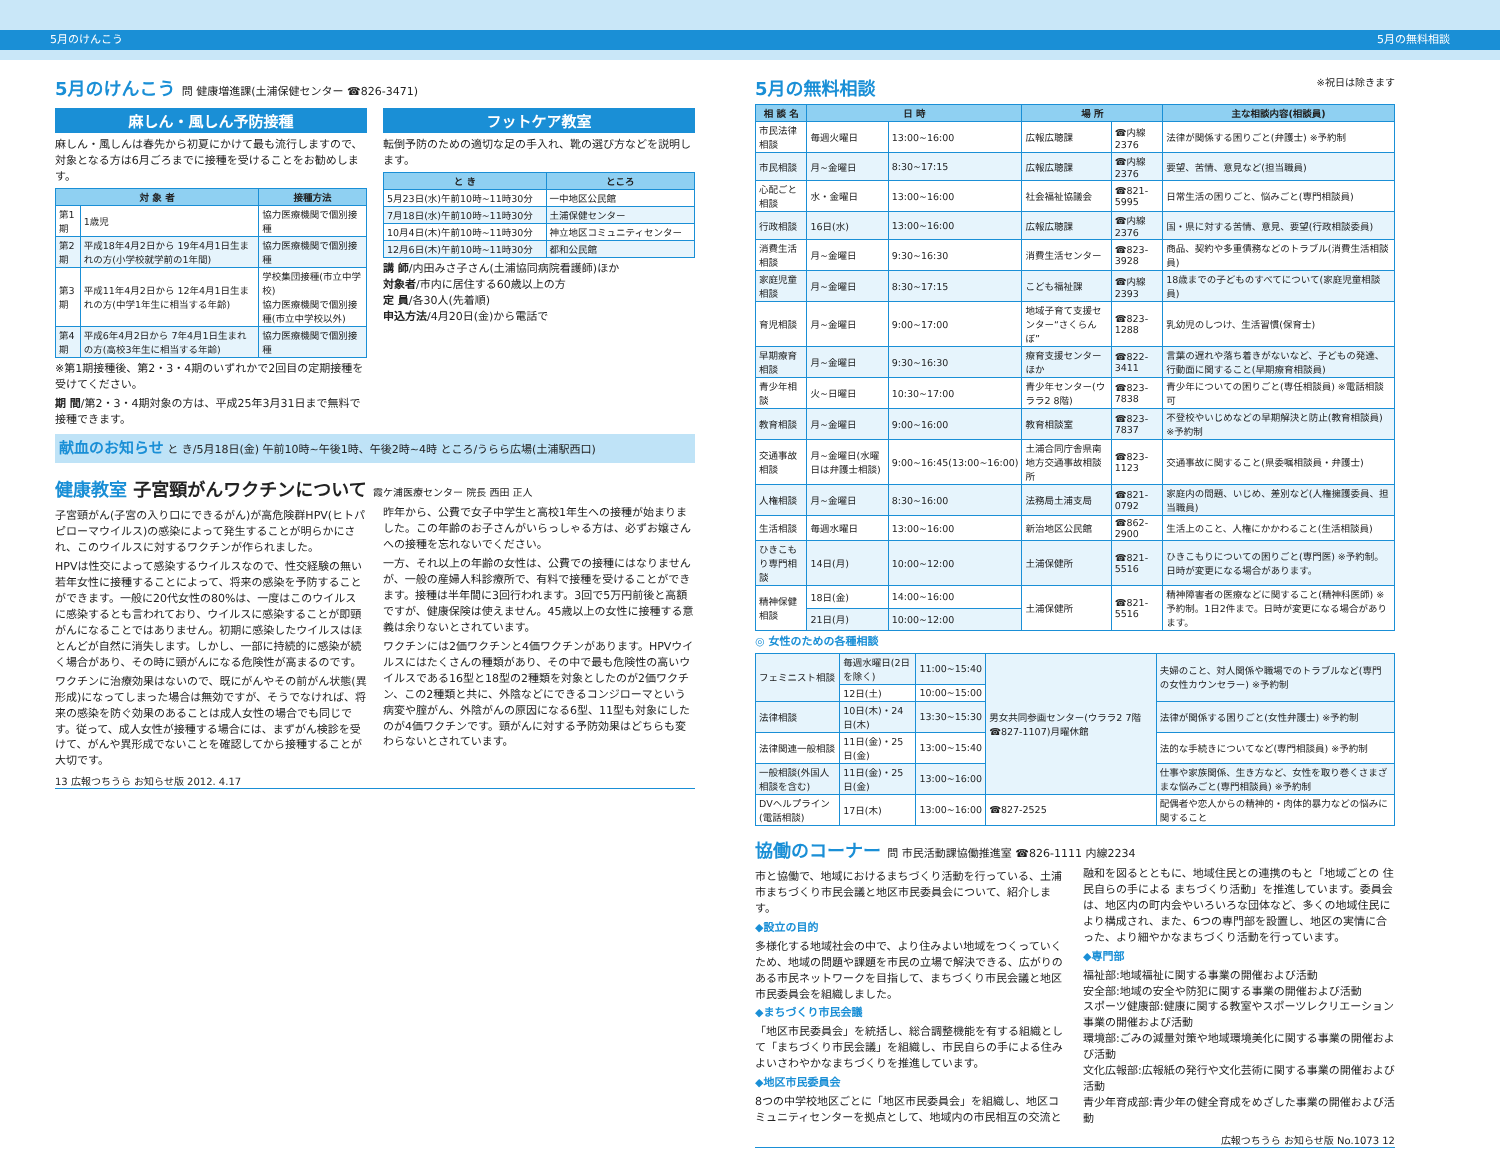5月のけんこう 5月の無料相談
5月のけんこう 問 健康増進課(土浦保健センター ☎826-3471)
麻しん・風しん予防接種
麻しん・風しんは春先から初夏にかけて最も流行しますので、対象となる方は6月ごろまでに接種を受けることをお勧めします。
| 対 象 者 | | 接種方法 |
| --- | --- | --- |
| 第1期 | 1歳児 | 協力医療機関で個別接種 |
| 第2期 | 平成18年4月2日から 19年4月1日生まれの方(小学校就学前の1年間) | 協力医療機関で個別接種 |
| 第3期 | 平成11年4月2日から 12年4月1日生まれの方(中学1年生に相当する年齢) | 学校集団接種(市立中学校) 協力医療機関で個別接種(市立中学校以外) |
| 第4期 | 平成6年4月2日から 7年4月1日生まれの方(高校3年生に相当する年齢) | 協力医療機関で個別接種 |
※第1期接種後、第2・3・4期のいずれかで2回目の定期接種を受けてください。
期 間/第2・3・4期対象の方は、平成25年3月31日まで無料で接種できます。
フットケア教室
転倒予防のための適切な足の手入れ、靴の選び方などを説明します。
| と き | ところ |
| --- | --- |
| 5月23日(水)午前10時~11時30分 | 一中地区公民館 |
| 7月18日(水)午前10時~11時30分 | 土浦保健センター |
| 10月4日(木)午前10時~11時30分 | 神立地区コミュニティセンター |
| 12月6日(木)午前10時~11時30分 | 都和公民館 |
講 師/内田みさ子さん(土浦協同病院看護師)ほか
対象者/市内に居住する60歳以上の方
定 員/各30人(先着順)
申込方法/4月20日(金)から電話で
献血のお知らせ と き/5月18日(金) 午前10時~午後1時、午後2時~4時 ところ/うらら広場(土浦駅西口)
健康教室 子宮頸がんワクチンについて 霞ケ浦医療センター 院長 西田 正人
子宮頸がん(子宮の入り口にできるがん)が高危険群HPV(ヒトパピローマウイルス)の感染によって発生することが明らかにされ、このウイルスに対するワクチンが作られました。
HPVは性交によって感染するウイルスなので、性交経験の無い若年女性に接種することによって、将来の感染を予防することができます。一般に20代女性の80%は、一度はこのウイルスに感染するとも言われており、ウイルスに感染することが即頸がんになることではありません。初期に感染したウイルスはほとんどが自然に消失します。しかし、一部に持続的に感染が続く場合があり、その時に頸がんになる危険性が高まるのです。
ワクチンに治療効果はないので、既にがんやその前がん状態(異形成)になってしまった場合は無効ですが、そうでなければ、将来の感染を防ぐ効果のあることは成人女性の場合でも同じです。従って、成人女性が接種する場合には、まずがん検診を受けて、がんや異形成でないことを確認してから接種することが大切です。
昨年から、公費で女子中学生と高校1年生への接種が始まりました。この年齢のお子さんがいらっしゃる方は、必ずお嬢さんへの接種を忘れないでください。
一方、それ以上の年齢の女性は、公費での接種にはなりませんが、一般の産婦人科診療所で、有料で接種を受けることができます。接種は半年間に3回行われます。3回で5万円前後と高額ですが、健康保険は使えません。45歳以上の女性に接種する意義は余りないとされています。
ワクチンには2価ワクチンと4価ワクチンがあります。HPVウイルスにはたくさんの種類があり、その中で最も危険性の高いウイルスである16型と18型の2種類を対象としたのが2価ワクチン、この2種類と共に、外陰などにできるコンジローマという病変や腟がん、外陰がんの原因になる6型、11型も対象にしたのが4価ワクチンです。頸がんに対する予防効果はどちらも変わらないとされています。
13 広報つちうら お知らせ版 2012. 4.17
5月の無料相談 ※祝日は除きます
| 相 談 名 | 日 時 | | 場 所 | | 主な相談内容(相談員) |
| --- | --- | --- | --- | --- | --- |
| 市民法律相談 | 毎週火曜日 | 13:00~16:00 | 広報広聴課 | ☎内線2376 | 法律が関係する困りごと(弁護士) ※予約制 |
| 市民相談 | 月~金曜日 | 8:30~17:15 | 広報広聴課 | ☎内線2376 | 要望、苦情、意見など(担当職員) |
| 心配ごと相談 | 水・金曜日 | 13:00~16:00 | 社会福祉協議会 | ☎821-5995 | 日常生活の困りごと、悩みごと(専門相談員) |
| 行政相談 | 16日(水) | 13:00~16:00 | 広報広聴課 | ☎内線2376 | 国・県に対する苦情、意見、要望(行政相談委員) |
| 消費生活相談 | 月~金曜日 | 9:30~16:30 | 消費生活センター | ☎823-3928 | 商品、契約や多重債務などのトラブル(消費生活相談員) |
| 家庭児童相談 | 月~金曜日 | 8:30~17:15 | こども福祉課 | ☎内線2393 | 18歳までの子どものすべてについて(家庭児童相談員) |
| 育児相談 | 月~金曜日 | 9:00~17:00 | 地域子育て支援センター“さくらんぼ” | ☎823-1288 | 乳幼児のしつけ、生活習慣(保育士) |
| 早期療育相談 | 月~金曜日 | 9:30~16:30 | 療育支援センターほか | ☎822-3411 | 言葉の遅れや落ち着きがないなど、子どもの発達、行動面に関すること(早期療育相談員) |
| 青少年相談 | 火~日曜日 | 10:30~17:00 | 青少年センター(ウララ2 8階) | ☎823-7838 | 青少年についての困りごと(専任相談員) ※電話相談可 |
| 教育相談 | 月~金曜日 | 9:00~16:00 | 教育相談室 | ☎823-7837 | 不登校やいじめなどの早期解決と防止(教育相談員) ※予約制 |
| 交通事故相談 | 月~金曜日(水曜日は弁護士相談) | 9:00~16:45(13:00~16:00) | 土浦合同庁舎県南地方交通事故相談所 | ☎823-1123 | 交通事故に関すること(県委嘱相談員・弁護士) |
| 人権相談 | 月~金曜日 | 8:30~16:00 | 法務局土浦支局 | ☎821-0792 | 家庭内の問題、いじめ、差別など(人権擁護委員、担当職員) |
| 生活相談 | 毎週水曜日 | 13:00~16:00 | 新治地区公民館 | ☎862-2900 | 生活上のこと、人権にかかわること(生活相談員) |
| ひきこもり専門相談 | 14日(月) | 10:00~12:00 | 土浦保健所 | ☎821-5516 | ひきこもりについての困りごと(専門医) ※予約制。日時が変更になる場合があります。 |
| 精神保健相談 | 18日(金) | 14:00~16:00 | 土浦保健所 | ☎821-5516 | 精神障害者の医療などに関すること(精神科医師) ※予約制。1日2件まで。日時が変更になる場合があります。 |
| | 21日(月) | 10:00~12:00 | | | |
◎ 女性のための各種相談
| フェミニスト相談 | 毎週水曜日(2日を除く) | 11:00~15:40 | 男女共同参画センター(ウララ2 7階 ☎827-1107)月曜休館 | 夫婦のこと、対人関係や職場でのトラブルなど(専門の女性カウンセラー) ※予約制 |
| | 12日(土) | 10:00~15:00 | | |
| 法律相談 | 10日(木)・24日(木) | 13:30~15:30 | | 法律が関係する困りごと(女性弁護士) ※予約制 |
| 法律関連一般相談 | 11日(金)・25日(金) | 13:00~15:40 | | 法的な手続きについてなど(専門相談員) ※予約制 |
| 一般相談(外国人相談を含む) | 11日(金)・25日(金) | 13:00~16:00 | | 仕事や家族関係、生き方など、女性を取り巻くさまざまな悩みごと(専門相談員) ※予約制 |
| DVヘルプライン(電話相談) | 17日(木) | 13:00~16:00 | ☎827-2525 | 配偶者や恋人からの精神的・肉体的暴力などの悩みに関すること |
協働のコーナー 問 市民活動課協働推進室 ☎826-1111 内線2234
市と協働で、地域におけるまちづくり活動を行っている、土浦市まちづくり市民会議と地区市民委員会について、紹介します。
◆設立の目的
多様化する地域社会の中で、より住みよい地域をつくっていくため、地域の問題や課題を市民の立場で解決できる、広がりのある市民ネットワークを目指して、まちづくり市民会議と地区市民委員会を組織しました。
◆まちづくり市民会議
「地区市民委員会」を統括し、総合調整機能を有する組織として「まちづくり市民会議」を組織し、市民自らの手による住みよいさわやかなまちづくりを推進しています。
◆地区市民委員会
8つの中学校地区ごとに「地区市民委員会」を組織し、地区コミュニティセンターを拠点として、地域内の市民相互の交流と融和を図るとともに、地域住民との連携のもと「地域ごとの 住民自らの手による まちづくり活動」を推進しています。委員会は、地区内の町内会やいろいろな団体など、多くの地域住民により構成され、また、6つの専門部を設置し、地区の実情に合った、より細やかなまちづくり活動を行っています。
◆専門部
福祉部:地域福祉に関する事業の開催および活動
安全部:地域の安全や防犯に関する事業の開催および活動
スポーツ健康部:健康に関する教室やスポーツレクリエーション事業の開催および活動
環境部:ごみの減量対策や地域環境美化に関する事業の開催および活動
文化広報部:広報紙の発行や文化芸術に関する事業の開催および活動
青少年育成部:青少年の健全育成をめざした事業の開催および活動
広報つちうら お知らせ版 No.1073 12